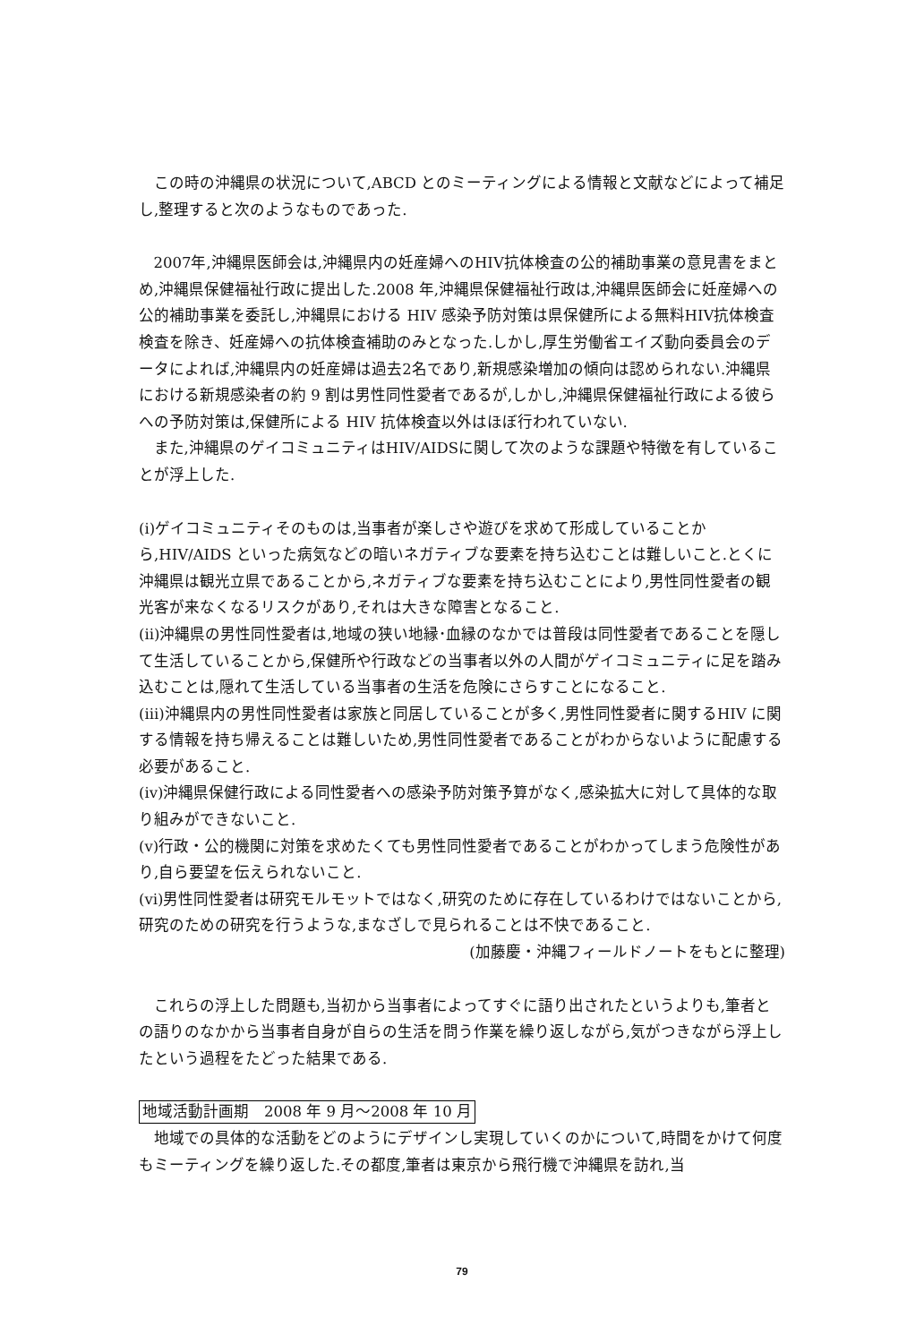この時の沖縄県の状況について,ABCD とのミーティングによる情報と文献などによって補足し,整理すると次のようなものであった.
2007年,沖縄県医師会は,沖縄県内の妊産婦へのHIV抗体検査の公的補助事業の意見書をまとめ,沖縄県保健福祉行政に提出した.2008 年,沖縄県保健福祉行政は,沖縄県医師会に妊産婦への公的補助事業を委託し,沖縄県における HIV 感染予防対策は県保健所による無料HIV抗体検査検査を除き、妊産婦への抗体検査補助のみとなった.しかし,厚生労働省エイズ動向委員会のデータによれば,沖縄県内の妊産婦は過去2名であり,新規感染増加の傾向は認められない.沖縄県における新規感染者の約 9 割は男性同性愛者であるが,しかし,沖縄県保健福祉行政による彼らへの予防対策は,保健所による HIV 抗体検査以外はほぼ行われていない.
また,沖縄県のゲイコミュニティはHIV/AIDSに関して次のような課題や特徴を有していることが浮上した.
(ⅰ)ゲイコミュニティそのものは,当事者が楽しさや遊びを求めて形成していることから,HIV/AIDS といった病気などの暗いネガティブな要素を持ち込むことは難しいこと.とくに沖縄県は観光立県であることから,ネガティブな要素を持ち込むことにより,男性同性愛者の観光客が来なくなるリスクがあり,それは大きな障害となること.
(ⅱ)沖縄県の男性同性愛者は,地域の狭い地縁･血縁のなかでは普段は同性愛者であることを隠して生活していることから,保健所や行政などの当事者以外の人間がゲイコミュニティに足を踏み込むことは,隠れて生活している当事者の生活を危険にさらすことになること.
(ⅲ)沖縄県内の男性同性愛者は家族と同居していることが多く,男性同性愛者に関するHIV に関する情報を持ち帰えることは難しいため,男性同性愛者であることがわからないように配慮する必要があること.
(ⅳ)沖縄県保健行政による同性愛者への感染予防対策予算がなく,感染拡大に対して具体的な取り組みができないこと.
(ⅴ)行政・公的機関に対策を求めたくても男性同性愛者であることがわかってしまう危険性があり,自ら要望を伝えられないこと.
(ⅵ)男性同性愛者は研究モルモットではなく,研究のために存在しているわけではないことから,研究のための研究を行うような,まなざしで見られることは不快であること.
(加藤慶・沖縄フィールドノートをもとに整理)
これらの浮上した問題も,当初から当事者によってすぐに語り出されたというよりも,筆者との語りのなかから当事者自身が自らの生活を問う作業を繰り返しながら,気がつきながら浮上したという過程をたどった結果である.
地域活動計画期　2008 年 9 月～2008 年 10 月
地域での具体的な活動をどのようにデザインし実現していくのかについて,時間をかけて何度もミーティングを繰り返した.その都度,筆者は東京から飛行機で沖縄県を訪れ,当
79